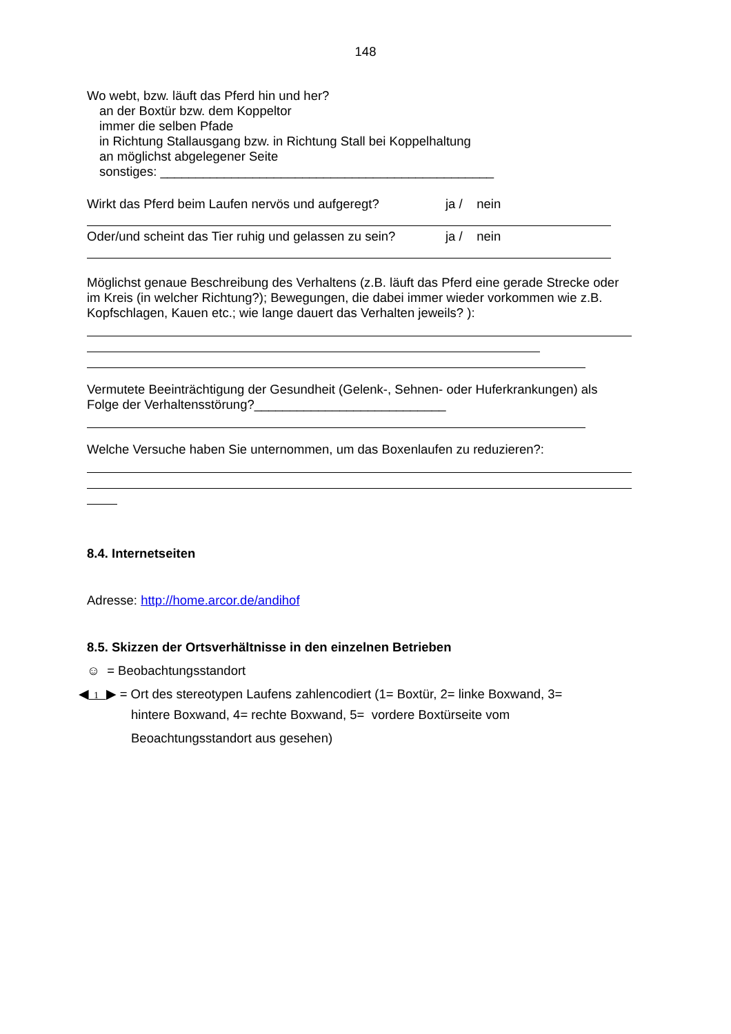148
Wo webt, bzw. läuft das Pferd hin und her?
an der Boxtür bzw. dem Koppeltor
immer die selben Pfade
in Richtung Stallausgang bzw. in Richtung Stall bei Koppelhaltung
an möglichst abgelegener Seite
sonstiges: _______________________________________________
Wirkt das Pferd beim Laufen nervös und aufgeregt? ja / nein
Oder/und scheint das Tier ruhig und gelassen zu sein? ja / nein
Möglichst genaue Beschreibung des Verhaltens (z.B. läuft das Pferd eine gerade Strecke oder im Kreis (in welcher Richtung?); Bewegungen, die dabei immer wieder vorkommen wie z.B. Kopfschlagen, Kauen etc.; wie lange dauert das Verhalten jeweils? ):
Vermutete Beeinträchtigung der Gesundheit (Gelenk-, Sehnen- oder Huferkrankungen) als Folge der Verhaltensstörung?___________________________
Welche Versuche haben Sie unternommen, um das Boxenlaufen zu reduzieren?:
8.4. Internetseiten
Adresse: http://home.arcor.de/andihof
8.5. Skizzen der Ortsverhältnisse in den einzelnen Betrieben
☺ = Beobachtungsstandort
◀ 1 ▶ = Ort des stereotypen Laufens zahlencodiert (1= Boxtür, 2= linke Boxwand, 3=
hintere Boxwand, 4= rechte Boxwand, 5= vordere Boxtürseite vom
Beoachtungsstandort aus gesehen)